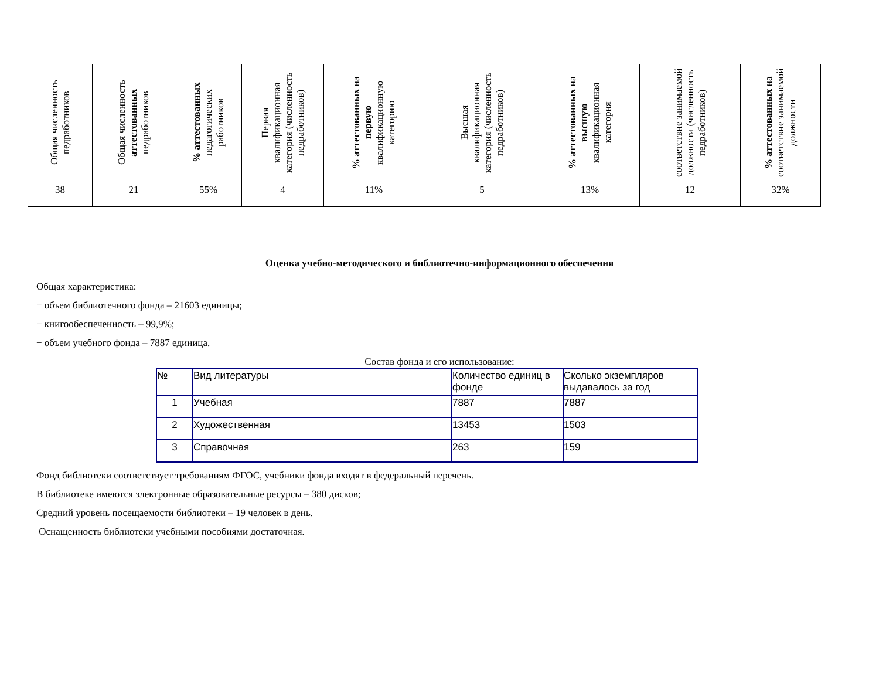| Общая численность педработников | Общая численность аттестованных педработников | % аттестованных педагогических работников | Первая квалификационная категория (численность педработников) | % аттестованных на первую квалификационную категорию | Высшая квалификационная категория (численность педработников) | % аттестованных на высшую квалификационная категория | соответствие занимаемой должности (численность педработников) | % аттестованных на соответствие занимаемой должности |
| 38 | 21 | 55% | 4 | 11% | 5 | 13% | 12 | 32% |
Оценка учебно-методического и библиотечно-информационного обеспечения
Общая характеристика:
− объем библиотечного фонда – 21603 единицы;
− книгообеспеченность – 99,9%;
− объем учебного фонда – 7887 единица.
Состав фонда и его использование:
| № | Вид литературы | Количество единиц в фонде | Сколько экземпляров выдавалось за год |
| 1 | Учебная | 7887 | 7887 |
| 2 | Художественная | 13453 | 1503 |
| 3 | Справочная | 263 | 159 |
Фонд библиотеки соответствует требованиям ФГОС, учебники фонда входят в федеральный перечень.
В библиотеке имеются электронные образовательные ресурсы – 380 дисков;
Средний уровень посещаемости библиотеки – 19 человек в день.
Оснащенность библиотеки учебными пособиями достаточная.